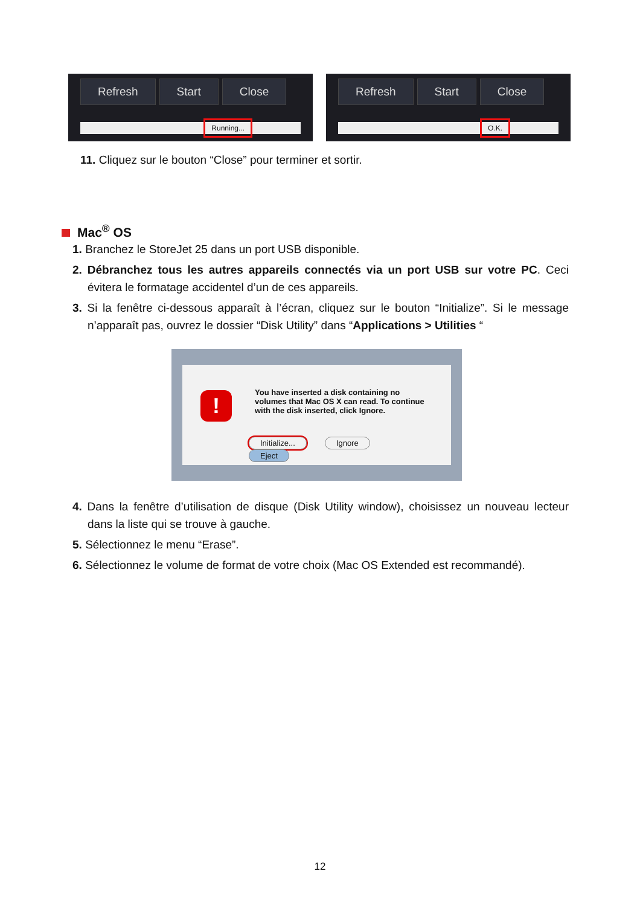Refresh Start Close
Running...
Refresh Start Close
O.K.
11. Cliquez sur le bouton “Close” pour terminer et sortir.
Mac<sup>®</sup> OS
1. Branchez le StoreJet 25 dans un port USB disponible.
2. Débranchez tous les autres appareils connectés via un port USB sur votre PC. Ceci évitera le formatage accidentel d’un de ces appareils.
3. Si la fenêtre ci-dessous apparaît à l’écran, cliquez sur le bouton “Initialize”. Si le message n’apparaît pas, ouvrez le dossier “Disk Utility” dans “Applications > Utilities “
!
You have inserted a disk containing no volumes that Mac OS X can read. To continue with the disk inserted, click Ignore.
Initialize... Ignore Eject
4. Dans la fenêtre d’utilisation de disque (Disk Utility window), choisissez un nouveau lecteur dans la liste qui se trouve à gauche.
5. Sélectionnez le menu “Erase”.
6. Sélectionnez le volume de format de votre choix (Mac OS Extended est recommandé).
12